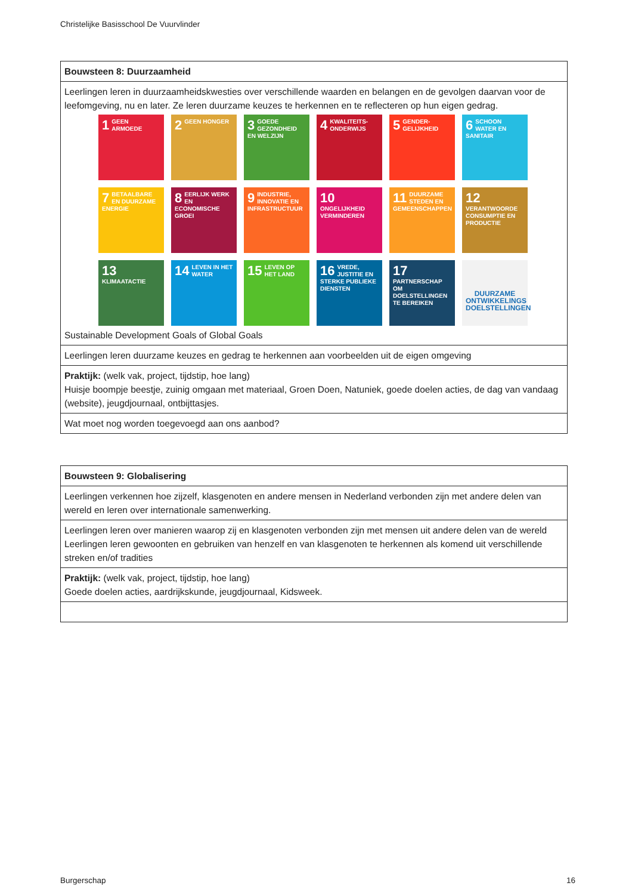Christelijke Basisschool De Vuurvlinder
| Bouwsteen 8: Duurzaamheid |
| --- |
| Leerlingen leren in duurzaamheidskwesties over verschillende waarden en belangen en de gevolgen daarvan voor de leefomgeving, nu en later. Ze leren duurzame keuzes te herkennen en te reflecteren op hun eigen gedrag. 1 GEEN ARMOEDE 2 GEEN HONGER 3 GOEDE GEZONDHEID EN WELZIJN 4 KWALITEITS-ONDERWIJS 5 GENDER-GELIJKHEID 6 SCHOON WATER EN SANITAIR 7 BETAALBARE EN DUURZAME ENERGIE 8 EERLIJK WERK EN ECONOMISCHE GROEI 9 INDUSTRIE, INNOVATIE EN INFRASTRUCTUUR 10 ONGELIJKHEID VERMINDEREN 11 DUURZAME STEDEN EN GEMEENSCHAPPEN 12 VERANTWOORDE CONSUMPTIE EN PRODUCTIE 13 KLIMAATACTIE 14 LEVEN IN HET WATER 15 LEVEN OP HET LAND 16 VREDE, JUSTITIE EN STERKE PUBLIEKE DIENSTEN 17 PARTNERSCHAP OM DOELSTELLINGEN TE BEREIKEN DUURZAME ONTWIKKELINGS DOELSTELLINGEN Sustainable Development Goals of Global Goals |
| Leerlingen leren duurzame keuzes en gedrag te herkennen aan voorbeelden uit de eigen omgeving |
| Praktijk: (welk vak, project, tijdstip, hoe lang) Huisje boompje beestje, zuinig omgaan met materiaal, Groen Doen, Natuniek, goede doelen acties, de dag van vandaag (website), jeugdjournaal, ontbijttasjes. |
| Wat moet nog worden toegevoegd aan ons aanbod? |
| Bouwsteen 9: Globalisering |
| --- |
| Leerlingen verkennen hoe zijzelf, klasgenoten en andere mensen in Nederland verbonden zijn met andere delen van wereld en leren over internationale samenwerking. |
| Leerlingen leren over manieren waarop zij en klasgenoten verbonden zijn met mensen uit andere delen van de wereld Leerlingen leren gewoonten en gebruiken van henzelf en van klasgenoten te herkennen als komend uit verschillende streken en/of tradities |
| Praktijk: (welk vak, project, tijdstip, hoe lang) Goede doelen acties, aardrijkskunde, jeugdjournaal, Kidsweek. |
Burgerschap 16